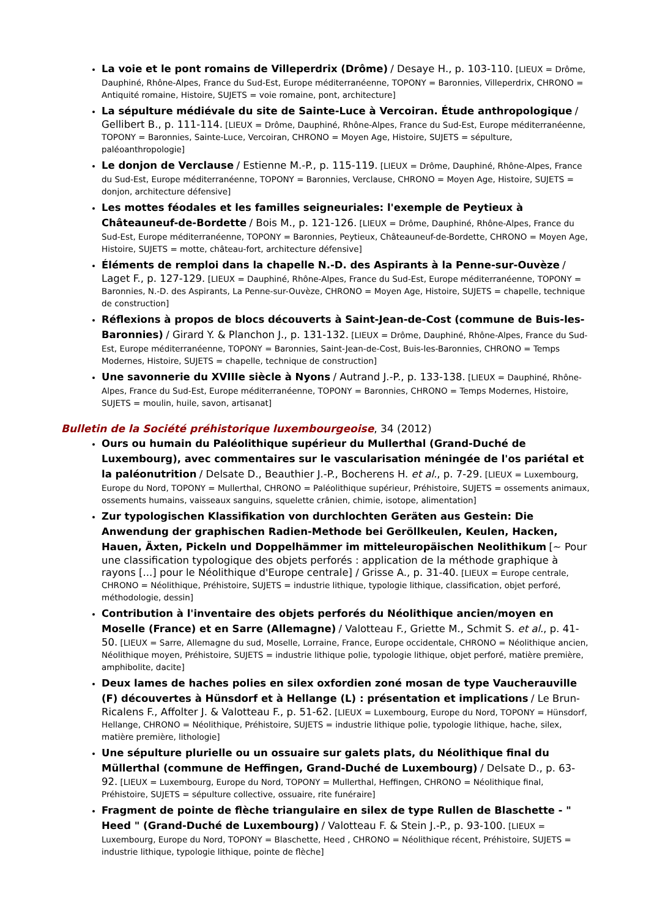La voie et le pont romains de Villeperdrix (Drôme) / Desaye H., p. 103-110. [LIEUX = Drôme, Dauphiné, Rhône-Alpes, France du Sud-Est, Europe méditerranéenne, TOPONY = Baronnies, Villeperdrix, CHRONO = Antiquité romaine, Histoire, SUJETS = voie romaine, pont, architecture]
La sépulture médiévale du site de Sainte-Luce à Vercoiran. Étude anthropologique / Gellibert B., p. 111-114. [LIEUX = Drôme, Dauphiné, Rhône-Alpes, France du Sud-Est, Europe méditerranéenne, TOPONY = Baronnies, Sainte-Luce, Vercoiran, CHRONO = Moyen Age, Histoire, SUJETS = sépulture, paléoanthropologie]
Le donjon de Verclause / Estienne M.-P., p. 115-119. [LIEUX = Drôme, Dauphiné, Rhône-Alpes, France du Sud-Est, Europe méditerranéenne, TOPONY = Baronnies, Verclause, CHRONO = Moyen Age, Histoire, SUJETS = donjon, architecture défensive]
Les mottes féodales et les familles seigneuriales: l'exemple de Peytieux à Châteauneuf-de-Bordette / Bois M., p. 121-126. [LIEUX = Drôme, Dauphiné, Rhône-Alpes, France du Sud-Est, Europe méditerranéenne, TOPONY = Baronnies, Peytieux, Châteauneuf-de-Bordette, CHRONO = Moyen Age, Histoire, SUJETS = motte, château-fort, architecture défensive]
Éléments de remploi dans la chapelle N.-D. des Aspirants à la Penne-sur-Ouvèze / Laget F., p. 127-129. [LIEUX = Dauphiné, Rhône-Alpes, France du Sud-Est, Europe méditerranéenne, TOPONY = Baronnies, N.-D. des Aspirants, La Penne-sur-Ouvèze, CHRONO = Moyen Age, Histoire, SUJETS = chapelle, technique de construction]
Réflexions à propos de blocs découverts à Saint-Jean-de-Cost (commune de Buis-les-Baronnies) / Girard Y. & Planchon J., p. 131-132. [LIEUX = Drôme, Dauphiné, Rhône-Alpes, France du Sud-Est, Europe méditerranéenne, TOPONY = Baronnies, Saint-Jean-de-Cost, Buis-les-Baronnies, CHRONO = Temps Modernes, Histoire, SUJETS = chapelle, technique de construction]
Une savonnerie du XVIIIe siècle à Nyons / Autrand J.-P., p. 133-138. [LIEUX = Dauphiné, Rhône-Alpes, France du Sud-Est, Europe méditerranéenne, TOPONY = Baronnies, CHRONO = Temps Modernes, Histoire, SUJETS = moulin, huile, savon, artisanat]
Bulletin de la Société préhistorique luxembourgeoise, 34 (2012)
Ours ou humain du Paléolithique supérieur du Mullerthal (Grand-Duché de Luxembourg), avec commentaires sur le vascularisation méningée de l'os pariétal et la paléonutrition / Delsate D., Beauthier J.-P., Bocherens H. et al., p. 7-29. [LIEUX = Luxembourg, Europe du Nord, TOPONY = Mullerthal, CHRONO = Paléolithique supérieur, Préhistoire, SUJETS = ossements animaux, ossements humains, vaisseaux sanguins, squelette crânien, chimie, isotope, alimentation]
Zur typologischen Klassifikation von durchlochten Geräten aus Gestein: Die Anwendung der graphischen Radien-Methode bei Geröllkeulen, Keulen, Hacken, Hauen, Äxten, Pickeln und Doppelhämmer im mitteleuropäischen Neolithikum [~ Pour une classification typologique des objets perforés : application de la méthode graphique à rayons [...] pour le Néolithique d'Europe centrale] / Grisse A., p. 31-40. [LIEUX = Europe centrale, CHRONO = Néolithique, Préhistoire, SUJETS = industrie lithique, typologie lithique, classification, objet perforé, méthodologie, dessin]
Contribution à l'inventaire des objets perforés du Néolithique ancien/moyen en Moselle (France) et en Sarre (Allemagne) / Valotteau F., Griette M., Schmit S. et al., p. 41-50. [LIEUX = Sarre, Allemagne du sud, Moselle, Lorraine, France, Europe occidentale, CHRONO = Néolithique ancien, Néolithique moyen, Préhistoire, SUJETS = industrie lithique polie, typologie lithique, objet perforé, matière première, amphibolite, dacite]
Deux lames de haches polies en silex oxfordien zoné mosan de type Vaucherauville (F) découvertes à Hünsdorf et à Hellange (L) : présentation et implications / Le Brun-Ricalens F., Affolter J. & Valotteau F., p. 51-62. [LIEUX = Luxembourg, Europe du Nord, TOPONY = Hünsdorf, Hellange, CHRONO = Néolithique, Préhistoire, SUJETS = industrie lithique polie, typologie lithique, hache, silex, matière première, lithologie]
Une sépulture plurielle ou un ossuaire sur galets plats, du Néolithique final du Müllerthal (commune de Heffingen, Grand-Duché de Luxembourg) / Delsate D., p. 63-92. [LIEUX = Luxembourg, Europe du Nord, TOPONY = Mullerthal, Heffingen, CHRONO = Néolithique final, Préhistoire, SUJETS = sépulture collective, ossuaire, rite funéraire]
Fragment de pointe de flèche triangulaire en silex de type Rullen de Blaschette - " Heed " (Grand-Duché de Luxembourg) / Valotteau F. & Stein J.-P., p. 93-100. [LIEUX = Luxembourg, Europe du Nord, TOPONY = Blaschette, Heed , CHRONO = Néolithique récent, Préhistoire, SUJETS = industrie lithique, typologie lithique, pointe de flèche]